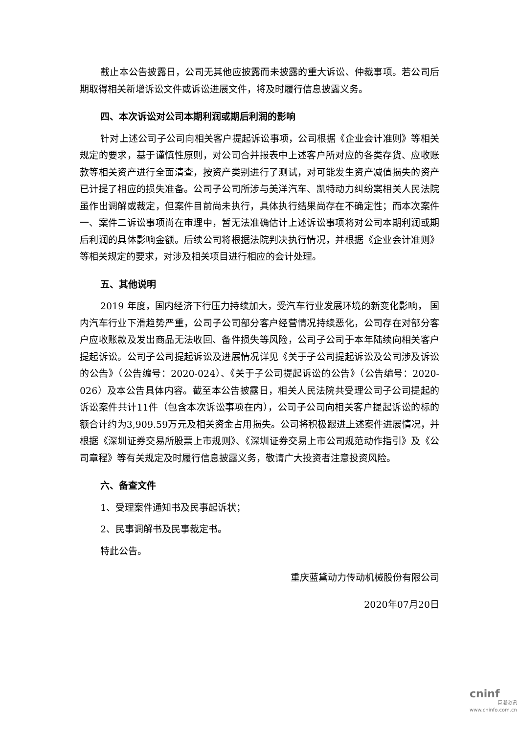截止本公告披露日，公司无其他应披露而未披露的重大诉讼、仲裁事项。若公司后期取得相关新增诉讼文件或诉讼进展文件，将及时履行信息披露义务。
四、本次诉讼对公司本期利润或期后利润的影响
针对上述公司子公司向相关客户提起诉讼事项，公司根据《企业会计准则》等相关规定的要求，基于谨慎性原则，对公司合并报表中上述客户所对应的各类存货、应收账款等相关资产进行全面清查，按资产类别进行了测试，对可能发生资产减值损失的资产已计提了相应的损失准备。公司子公司所涉与美洋汽车、凯特动力纠纷案相关人民法院虽作出调解或裁定，但案件目前尚未执行，具体执行结果尚存在不确定性；而本次案件一、案件二诉讼事项尚在审理中，暂无法准确估计上述诉讼事项将对公司本期利润或期后利润的具体影响金额。后续公司将根据法院判决执行情况，并根据《企业会计准则》 等相关规定的要求，对涉及相关项目进行相应的会计处理。
五、其他说明
2019 年度，国内经济下行压力持续加大，受汽车行业发展环境的新变化影响， 国内汽车行业下滑趋势严重，公司子公司部分客户经营情况持续恶化，公司存在对部分客户应收账款及发出商品无法收回、备件损失等风险，公司子公司于本年陆续向相关客户提起诉讼。公司子公司提起诉讼及进展情况详见《关于子公司提起诉讼及公司涉及诉讼的公告》（公告编号：2020-024）、《关于子公司提起诉讼的公告》（公告编号：2020-026）及本公告具体内容。截至本公告披露日，相关人民法院共受理公司子公司提起的诉讼案件共计11件（包含本次诉讼事项在内），公司子公司向相关客户提起诉讼的标的额合计约为3,909.59万元及相关资金占用损失。公司将积极跟进上述案件进展情况，并根据《深圳证券交易所股票上市规则》、《深圳证券交易上市公司规范动作指引》及《公司章程》等有关规定及时履行信息披露义务，敬请广大投资者注意投资风险。
六、备查文件
1、受理案件通知书及民事起诉状；
2、民事调解书及民事裁定书。
特此公告。
重庆蓝黛动力传动机械股份有限公司
2020年07月20日
cninf
巨潮资讯
www.cninfo.com.cn